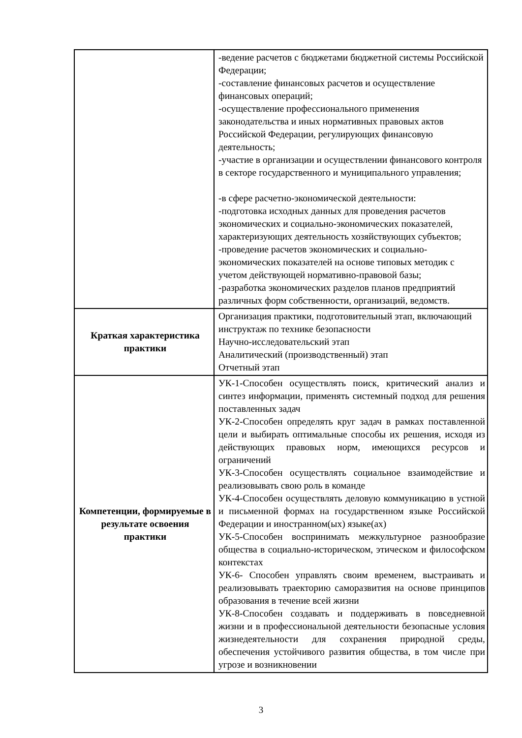| | -ведение расчетов с бюджетами бюджетной системы Российской Федерации; -составление финансовых расчетов и осуществление финансовых операций; -осуществление профессионального применения законодательства и иных нормативных правовых актов Российской Федерации, регулирующих финансовую деятельность; -участие в организации и осуществлении финансового контроля в секторе государственного и муниципального управления; -в сфере расчетно-экономической деятельности: -подготовка исходных данных для проведения расчетов экономических и социально-экономических показателей, характеризующих деятельность хозяйствующих субъектов; -проведение расчетов экономических и социально-экономических показателей на основе типовых методик с учетом действующей нормативно-правовой базы; -разработка экономических разделов планов предприятий различных форм собственности, организаций, ведомств. |
| Краткая характеристика практики | Организация практики, подготовительный этап, включающий инструктаж по технике безопасности Научно-исследовательский этап Аналитический (производственный) этап Отчетный этап |
| Компетенции, формируемые в результате освоения практики | УК-1-Способен осуществлять поиск, критический анализ и синтез информации, применять системный подход для решения поставленных задач УК-2-Способен определять круг задач в рамках поставленной цели и выбирать оптимальные способы их решения, исходя из действующих правовых норм, имеющихся ресурсов и ограничений УК-3-Способен осуществлять социальное взаимодействие и реализовывать свою роль в команде УК-4-Способен осуществлять деловую коммуникацию в устной и письменной формах на государственном языке Российской Федерации и иностранном(ых) языке(ах) УК-5-Способен воспринимать межкультурное разнообразие общества в социально-историческом, этическом и философском контекстах УК-6- Способен управлять своим временем, выстраивать и реализовывать траекторию саморазвития на основе принципов образования в течение всей жизни УК-8-Способен создавать и поддерживать в повседневной жизни и в профессиональной деятельности безопасные условия жизнедеятельности для сохранения природной среды, обеспечения устойчивого развития общества, в том числе при угрозе и возникновении |
3